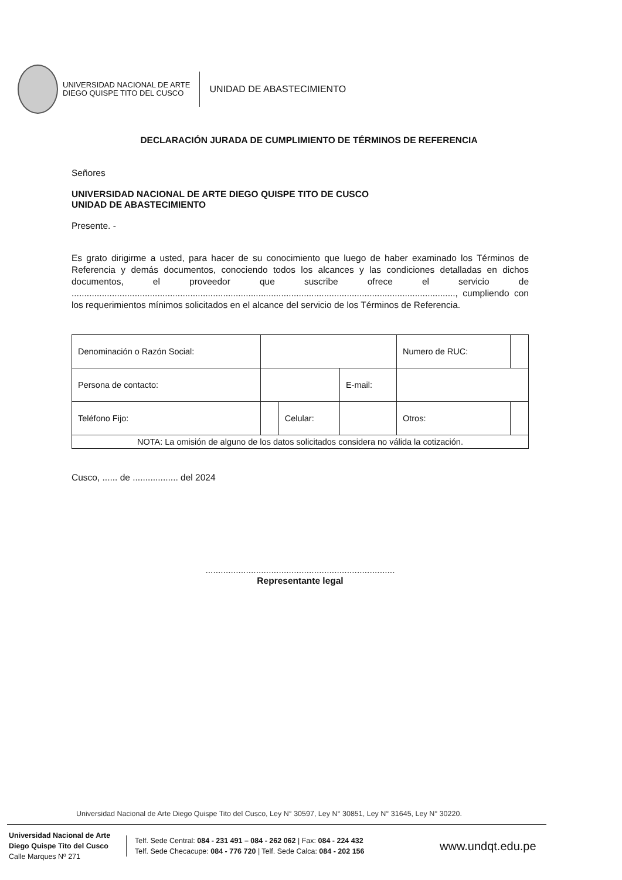UNIVERSIDAD NACIONAL DE ARTE
DIEGO QUISPE TITO DEL CUSCO
UNIDAD DE ABASTECIMIENTO
DECLARACIÓN JURADA DE CUMPLIMIENTO DE TÉRMINOS DE REFERENCIA
Señores
UNIVERSIDAD NACIONAL DE ARTE DIEGO QUISPE TITO DE CUSCO
UNIDAD DE ABASTECIMIENTO
Presente. -
Es grato dirigirme a usted, para hacer de su conocimiento que luego de haber examinado los Términos de Referencia y demás documentos, conociendo todos los alcances y las condiciones detalladas en dichos documentos, el proveedor que suscribe ofrece el servicio de ........................................................................................................................................................, cumpliendo con los requerimientos mínimos solicitados en el alcance del servicio de los Términos de Referencia.
| Denominación o Razón Social: | | | | Numero de RUC: | |
| Persona de contacto: | | | E-mail: | | |
| Teléfono Fijo: | | Celular: | | Otros: | |
| NOTA: La omisión de alguno de los datos solicitados considera no válida la cotización. | | | | | |
Cusco, ...... de .................. del 2024
...........................................................................
Representante legal
Universidad Nacional de Arte Diego Quispe Tito del Cusco, Ley N° 30597, Ley N° 30851, Ley N° 31645, Ley N° 30220.
Universidad Nacional de Arte
Diego Quispe Tito del Cusco
Calle Marques Nº 271
Telf. Sede Central: 084 - 231 491 – 084 - 262 062 | Fax: 084 - 224 432
Telf. Sede Checacupe: 084 - 776 720 | Telf. Sede Calca: 084 - 202 156
www.undqt.edu.pe